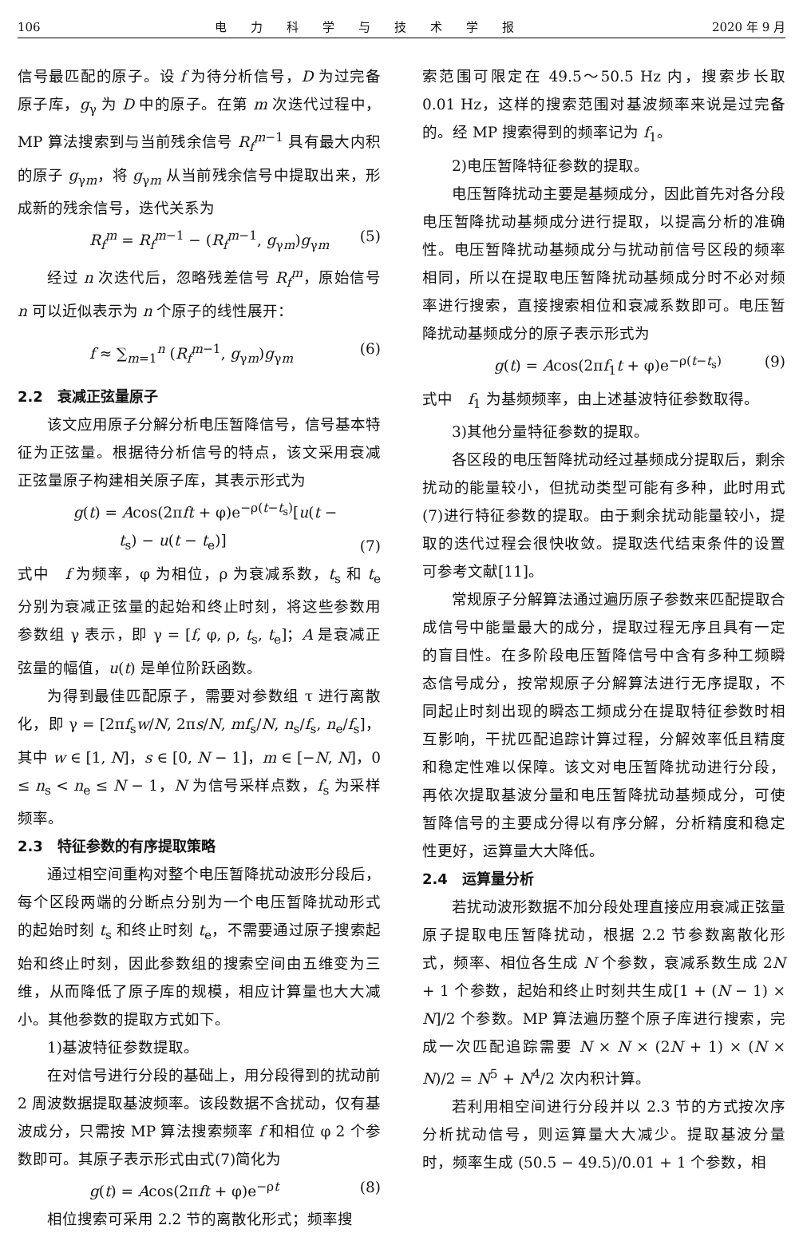106 电力科学与技术学报 2020 年 9 月
信号最匹配的原子。设 f 为待分析信号，D 为过完备原子库，g<sub>γ</sub> 为 D 中的原子。在第 m 次迭代过程中，MP 算法搜索到与当前残余信号 R<sub>f</sub><sup>m−1</sup> 具有最大内积的原子 g<sub>γm</sub>，将 g<sub>γm</sub> 从当前残余信号中提取出来，形成新的残余信号，迭代关系为
R<sub>f</sub><sup>m</sup> = R<sub>f</sub><sup>m−1</sup> − (R<sub>f</sub><sup>m−1</sup>, g<sub>γm</sub>)g<sub>γm</sub> (5)
经过 n 次迭代后，忽略残差信号 R<sub>f</sub><sup>m</sup>，原始信号 n 可以近似表示为 n 个原子的线性展开：
f ≈ ∑<sub>m=1</sub><sup>n</sup> (R<sub>f</sub><sup>m−1</sup>, g<sub>γm</sub>)g<sub>γm</sub> (6)
2.2　衰减正弦量原子
该文应用原子分解分析电压暂降信号，信号基本特征为正弦量。根据待分析信号的特点，该文采用衰减正弦量原子构建相关原子库，其表示形式为
g(t) = Acos(2πft + φ)e<sup>−ρ(t−t<sub>s</sub>)</sup>[u(t −
　　　t<sub>s</sub>) − u(t − t<sub>e</sub>)] (7)
式中　f 为频率，φ 为相位，ρ 为衰减系数，t<sub>s</sub> 和 t<sub>e</sub> 分别为衰减正弦量的起始和终止时刻，将这些参数用参数组 γ 表示，即 γ = [f, φ, ρ, t<sub>s</sub>, t<sub>e</sub>]；A 是衰减正弦量的幅值，u(t) 是单位阶跃函数。
为得到最佳匹配原子，需要对参数组 τ 进行离散化，即 γ = [2πf<sub>s</sub>w/N, 2πs/N, mf<sub>s</sub>/N, n<sub>s</sub>/f<sub>s</sub>, n<sub>e</sub>/f<sub>s</sub>]，其中 w ∈ [1, N]，s ∈ [0, N − 1]，m ∈ [−N, N]，0 ≤ n<sub>s</sub> < n<sub>e</sub> ≤ N − 1，N 为信号采样点数，f<sub>s</sub> 为采样频率。
2.3　特征参数的有序提取策略
通过相空间重构对整个电压暂降扰动波形分段后，每个区段两端的分断点分别为一个电压暂降扰动形式的起始时刻 t<sub>s</sub> 和终止时刻 t<sub>e</sub>，不需要通过原子搜索起始和终止时刻，因此参数组的搜索空间由五维变为三维，从而降低了原子库的规模，相应计算量也大大减小。其他参数的提取方式如下。
1)基波特征参数提取。
在对信号进行分段的基础上，用分段得到的扰动前 2 周波数据提取基波频率。该段数据不含扰动，仅有基波成分，只需按 MP 算法搜索频率 f 和相位 φ 2 个参数即可。其原子表示形式由式(7)简化为
g(t) = Acos(2πft + φ)e<sup>−ρt</sup> (8)
相位搜索可采用 2.2 节的离散化形式；频率搜
索范围可限定在 49.5～50.5 Hz 内，搜索步长取 0.01 Hz，这样的搜索范围对基波频率来说是过完备的。经 MP 搜索得到的频率记为 f<sub>1</sub>。
2)电压暂降特征参数的提取。
电压暂降扰动主要是基频成分，因此首先对各分段电压暂降扰动基频成分进行提取，以提高分析的准确性。电压暂降扰动基频成分与扰动前信号区段的频率相同，所以在提取电压暂降扰动基频成分时不必对频率进行搜索，直接搜索相位和衰减系数即可。电压暂降扰动基频成分的原子表示形式为
g(t) = Acos(2πf<sub>1</sub>t + φ)e<sup>−ρ(t−t<sub>s</sub>)</sup> (9)
式中　f<sub>1</sub> 为基频频率，由上述基波特征参数取得。
3)其他分量特征参数的提取。
各区段的电压暂降扰动经过基频成分提取后，剩余扰动的能量较小，但扰动类型可能有多种，此时用式(7)进行特征参数的提取。由于剩余扰动能量较小，提取的迭代过程会很快收敛。提取迭代结束条件的设置可参考文献[11]。
常规原子分解算法通过遍历原子参数来匹配提取合成信号中能量最大的成分，提取过程无序且具有一定的盲目性。在多阶段电压暂降信号中含有多种工频瞬态信号成分，按常规原子分解算法进行无序提取，不同起止时刻出现的瞬态工频成分在提取特征参数时相互影响，干扰匹配追踪计算过程，分解效率低且精度和稳定性难以保障。该文对电压暂降扰动进行分段，再依次提取基波分量和电压暂降扰动基频成分，可使暂降信号的主要成分得以有序分解，分析精度和稳定性更好，运算量大大降低。
2.4　运算量分析
若扰动波形数据不加分段处理直接应用衰减正弦量原子提取电压暂降扰动，根据 2.2 节参数离散化形式，频率、相位各生成 N 个参数，衰减系数生成 2N + 1 个参数，起始和终止时刻共生成[1 + (N − 1) × N]/2 个参数。MP 算法遍历整个原子库进行搜索，完成一次匹配追踪需要 N × N × (2N + 1) × (N × N)/2 = N<sup>5</sup> + N<sup>4</sup>/2 次内积计算。
若利用相空间进行分段并以 2.3 节的方式按次序分析扰动信号，则运算量大大减少。提取基波分量时，频率生成 (50.5 − 49.5)/0.01 + 1 个参数，相